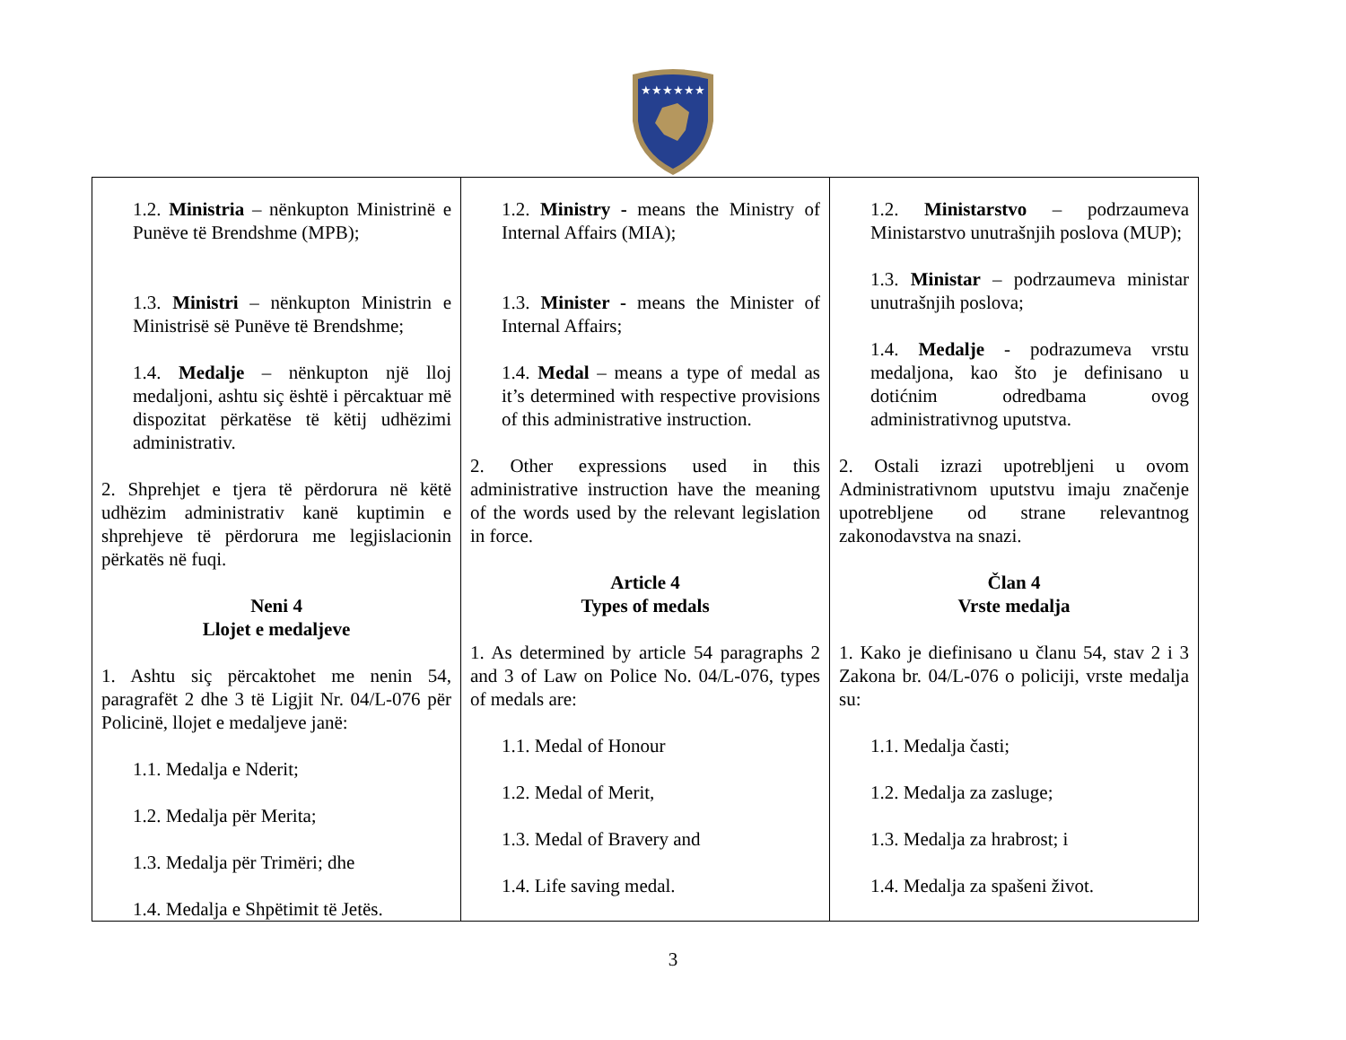★★★★★★
| 1.2. Ministria – nënkupton Ministrinë e Punëve të Brendshme (MPB); 1.3. Ministri – nënkupton Ministrin e Ministrisë së Punëve të Brendshme; 1.4. Medalje – nënkupton një lloj medaljoni, ashtu siç është i përcaktuar më dispozitat përkatëse të këtij udhëzimi administrativ. 2. Shprehjet e tjera të përdorura në këtë udhëzim administrativ kanë kuptimin e shprehjeve të përdorura me legjislacionin përkatës në fuqi. Neni 4 Llojet e medaljeve 1. Ashtu siç përcaktohet me nenin 54, paragrafët 2 dhe 3 të Ligjit Nr. 04/L-076 për Policinë, llojet e medaljeve janë: 1.1. Medalja e Nderit; 1.2. Medalja për Merita; 1.3. Medalja për Trimëri; dhe 1.4. Medalja e Shpëtimit të Jetës. | 1.2. Ministry - means the Ministry of Internal Affairs (MIA); 1.3. Minister - means the Minister of Internal Affairs; 1.4. Medal – means a type of medal as it’s determined with respective provisions of this administrative instruction. 2. Other expressions used in this administrative instruction have the meaning of the words used by the relevant legislation in force. Article 4 Types of medals 1. As determined by article 54 paragraphs 2 and 3 of Law on Police No. 04/L-076, types of medals are: 1.1. Medal of Honour 1.2. Medal of Merit, 1.3. Medal of Bravery and 1.4. Life saving medal. | 1.2. Ministarstvo – podrzaumeva Ministarstvo unutrašnjih poslova (MUP); 1.3. Ministar – podrzaumeva ministar unutrašnjih poslova; 1.4. Medalje - podrazumeva vrstu medaljona, kao što je definisano u dotićnim odredbama ovog administrativnog uputstva. 2. Ostali izrazi upotrebljeni u ovom Administrativnom uputstvu imaju značenje upotrebljene od strane relevantnog zakonodavstva na snazi. Član 4 Vrste medalja 1. Kako je diefinisano u članu 54, stav 2 i 3 Zakona br. 04/L-076 o policiji, vrste medalja su: 1.1. Medalja časti; 1.2. Medalja za zasluge; 1.3. Medalja za hrabrost; i 1.4. Medalja za spašeni život. |
3